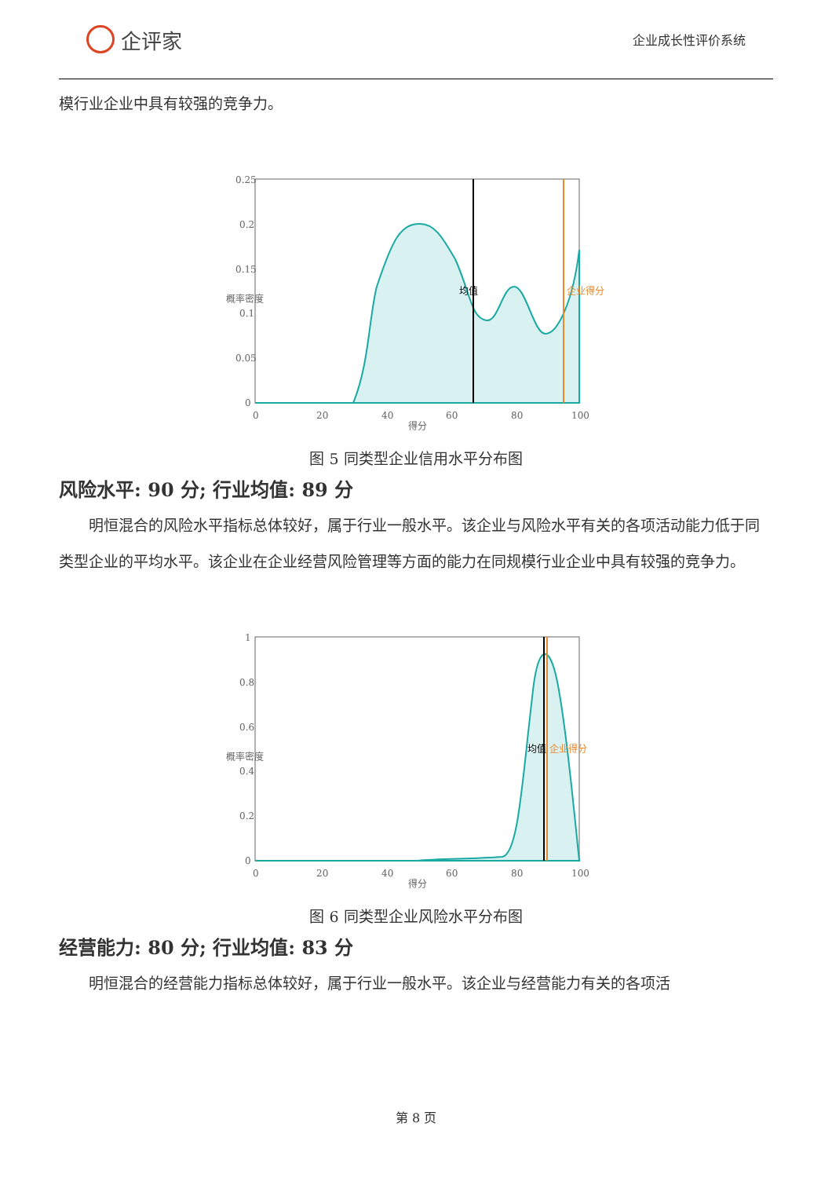企评家
企业成长性评价系统
模行业企业中具有较强的竞争力。
0.25
0.2
0.15
0.1
0.05
0
0
20
40
60
80
100
得分
概率密度
均值
企业得分
图 5 同类型企业信用水平分布图
风险水平: 90 分; 行业均值: 89 分
明恒混合的风险水平指标总体较好，属于行业一般水平。该企业与风险水平有关的各项活动能力低于同类型企业的平均水平。该企业在企业经营风险管理等方面的能力在同规模行业企业中具有较强的竞争力。
1
0.8
0.6
0.4
0.2
0
0
20
40
60
80
100
得分
概率密度
均值
企业得分
图 6 同类型企业风险水平分布图
经营能力: 80 分; 行业均值: 83 分
明恒混合的经营能力指标总体较好，属于行业一般水平。该企业与经营能力有关的各项活
第 8 页